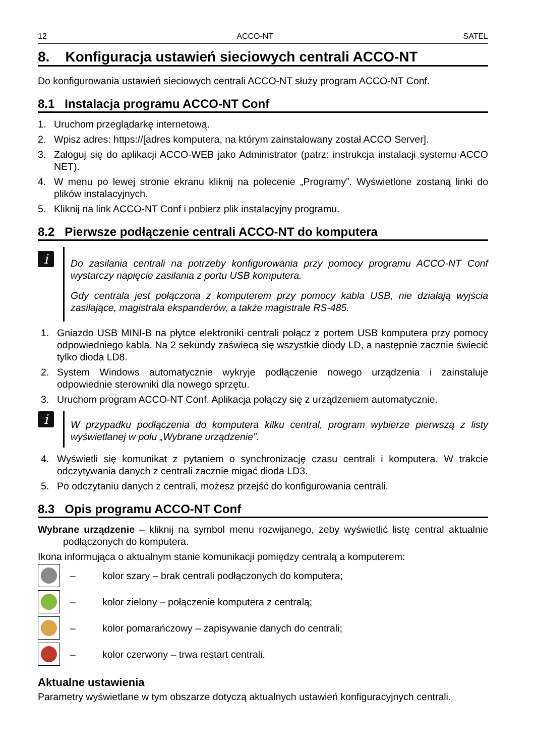12 ACCO-NT SATEL
8. Konfiguracja ustawień sieciowych centrali ACCO-NT
Do konfigurowania ustawień sieciowych centrali ACCO-NT służy program ACCO-NT Conf.
8.1 Instalacja programu ACCO-NT Conf
1. Uruchom przeglądarkę internetową.
2. Wpisz adres: https://[adres komputera, na którym zainstalowany został ACCO Server].
3. Zaloguj się do aplikacji ACCO-WEB jako Administrator (patrz: instrukcja instalacji systemu ACCO NET).
4. W menu po lewej stronie ekranu kliknij na polecenie „Programy”. Wyświetlone zostaną linki do plików instalacyjnych.
5. Kliknij na link ACCO-NT Conf i pobierz plik instalacyjny programu.
8.2 Pierwsze podłączenie centrali ACCO-NT do komputera
i
Do zasilania centrali na potrzeby konfigurowania przy pomocy programu ACCO-NT Conf wystarczy napięcie zasilania z portu USB komputera.
Gdy centrala jest połączona z komputerem przy pomocy kabla USB, nie działają wyjścia zasilające, magistrala ekspanderów, a także magistrale RS-485.
1. Gniazdo USB MINI-B na płytce elektroniki centrali połącz z portem USB komputera przy pomocy odpowiedniego kabla. Na 2 sekundy zaświecą się wszystkie diody LD, a następnie zacznie świecić tylko dioda LD8.
2. System Windows automatycznie wykryje podłączenie nowego urządzenia i zainstaluje odpowiednie sterowniki dla nowego sprzętu.
3. Uruchom program ACCO-NT Conf. Aplikacja połączy się z urządzeniem automatycznie.
i
W przypadku podłączenia do komputera kilku central, program wybierze pierwszą z listy wyświetlanej w polu „Wybrane urządzenie”.
4. Wyświetli się komunikat z pytaniem o synchronizację czasu centrali i komputera. W trakcie odczytywania danych z centrali zacznie migać dioda LD3.
5. Po odczytaniu danych z centrali, możesz przejść do konfigurowania centrali.
8.3 Opis programu ACCO-NT Conf
Wybrane urządzenie – kliknij na symbol menu rozwijanego, żeby wyświetlić listę central aktualnie podłączonych do komputera.
Ikona informująca o aktualnym stanie komunikacji pomiędzy centralą a komputerem:
– kolor szary – brak centrali podłączonych do komputera;
– kolor zielony – połączenie komputera z centralą;
– kolor pomarańczowy – zapisywanie danych do centrali;
– kolor czerwony – trwa restart centrali.
Aktualne ustawienia
Parametry wyświetlane w tym obszarze dotyczą aktualnych ustawień konfiguracyjnych centrali.